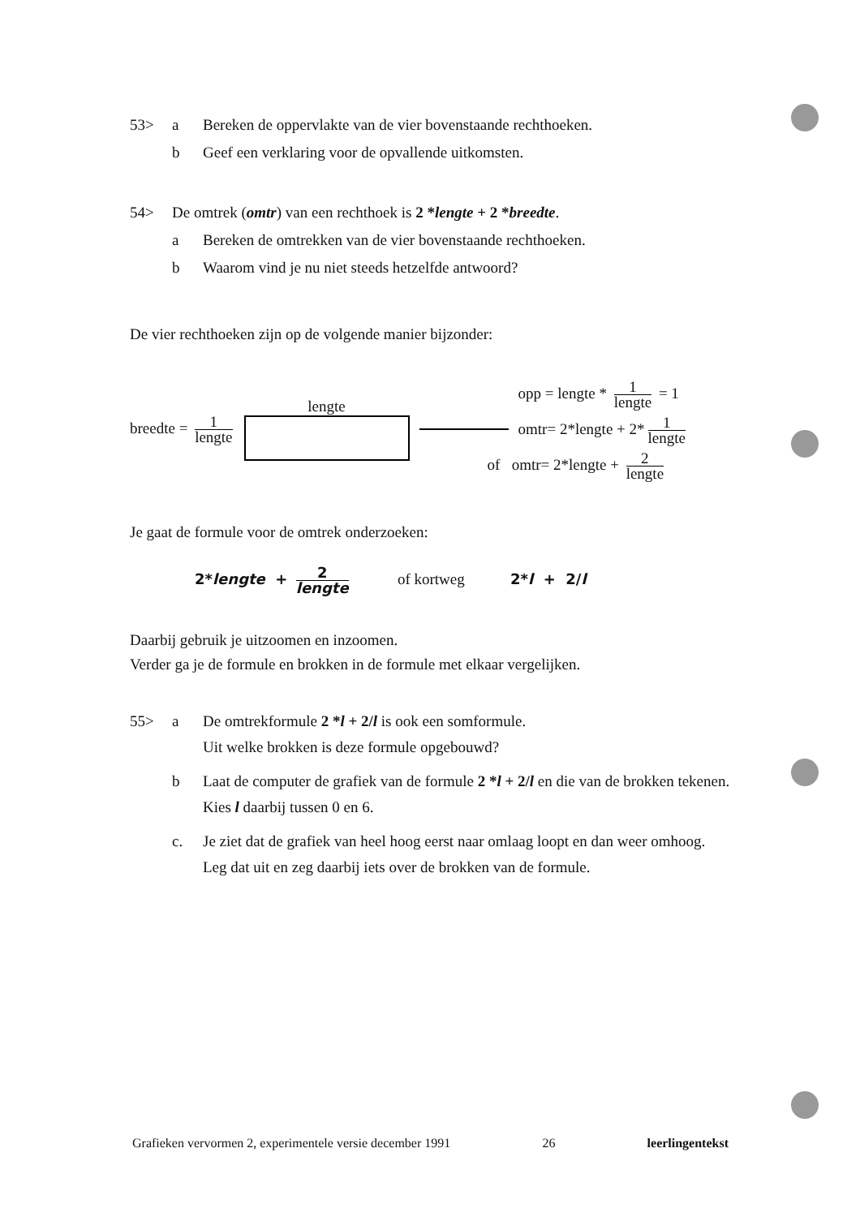53> a Bereken de oppervlakte van de vier bovenstaande rechthoeken.
b Geef een verklaring voor de opvallende uitkomsten.
54> De omtrek (omtr) van een rechthoek is 2 *lengte + 2 *breedte.
a Bereken de omtrekken van de vier bovenstaande rechthoeken.
b Waarom vind je nu niet steeds hetzelfde antwoord?
De vier rechthoeken zijn op de volgende manier bijzonder:
breedte = 1 lengte
lengte
opp = lengte * 1 lengte = 1
omtr= 2*lengte + 2* 1 lengte
of omtr= 2*lengte + 2 lengte
Je gaat de formule voor de omtrek onderzoeken:
2*lengte + 2 lengte of kortweg 2*l + 2/l
Daarbij gebruik je uitzoomen en inzoomen.
Verder ga je de formule en brokken in de formule met elkaar vergelijken.
55> a De omtrekformule 2 *l + 2/l is ook een somformule.
Uit welke brokken is deze formule opgebouwd?
b Laat de computer de grafiek van de formule 2 *l + 2/l en die van de brokken tekenen. Kies l daarbij tussen 0 en 6.
c. Je ziet dat de grafiek van heel hoog eerst naar omlaag loopt en dan weer omhoog.
Leg dat uit en zeg daarbij iets over de brokken van de formule.
Grafieken vervormen 2, experimentele versie december 1991 26 leerlingentekst